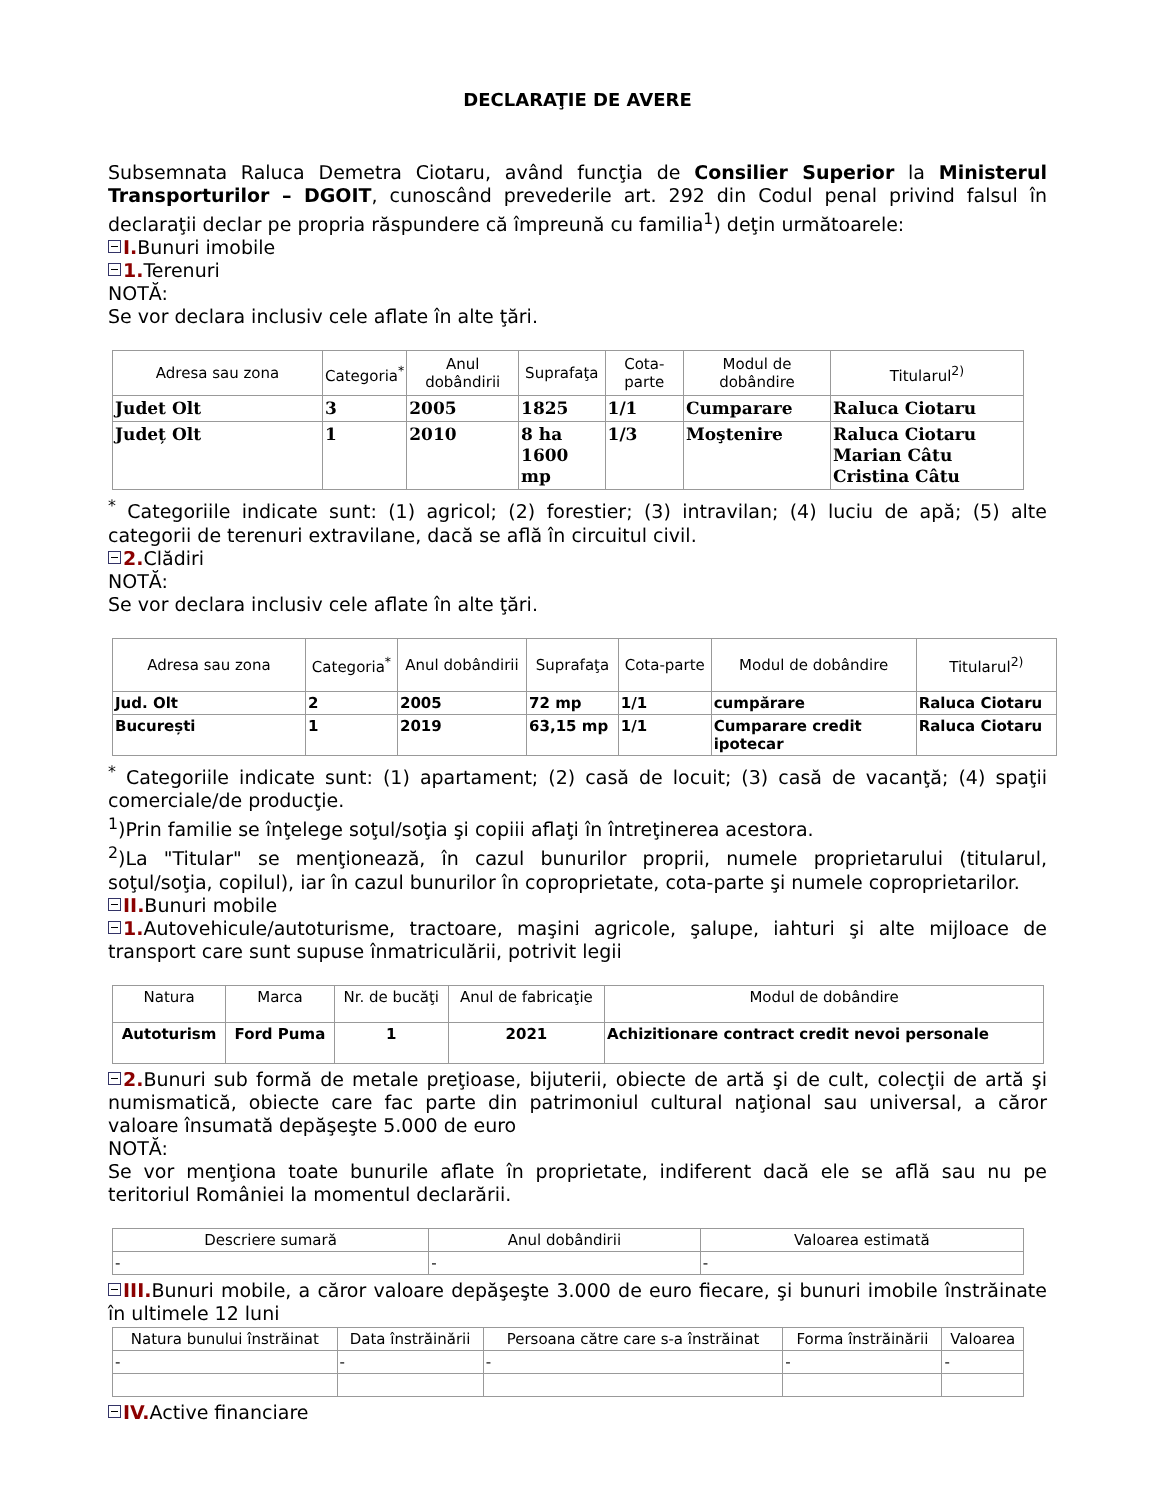DECLARAŢIE DE AVERE
Subsemnata Raluca Demetra Ciotaru, având funcţia de Consilier Superior la Ministerul Transporturilor – DGOIT, cunoscând prevederile art. 292 din Codul penal privind falsul în declaraţii declar pe propria răspundere că împreună cu familia<sup>1</sup>) deţin următoarele:
I. Bunuri imobile
1. Terenuri
NOTĂ:
Se vor declara inclusiv cele aflate în alte ţări.
| Adresa sau zona | Categoria<sup>*</sup> | Anul dobândirii | Suprafaţa | Cota-parte | Modul de dobândire | Titularul<sup>2)</sup> |
| --- | --- | --- | --- | --- | --- | --- |
| Judet Olt | 3 | 2005 | 1825 | 1/1 | Cumparare | Raluca Ciotaru |
| Județ Olt | 1 | 2010 | 8 ha 1600 mp | 1/3 | Moştenire | Raluca Ciotaru Marian Câtu Cristina Câtu |
<sup>*</sup> Categoriile indicate sunt: (1) agricol; (2) forestier; (3) intravilan; (4) luciu de apă; (5) alte categorii de terenuri extravilane, dacă se află în circuitul civil.
2. Clădiri
NOTĂ:
Se vor declara inclusiv cele aflate în alte ţări.
| Adresa sau zona | Categoria<sup>*</sup> | Anul dobândirii | Suprafaţa | Cota-parte | Modul de dobândire | Titularul<sup>2)</sup> |
| --- | --- | --- | --- | --- | --- | --- |
| Jud. Olt | 2 | 2005 | 72 mp | 1/1 | cumpărare | Raluca Ciotaru |
| București | 1 | 2019 | 63,15 mp | 1/1 | Cumparare credit ipotecar | Raluca Ciotaru |
<sup>*</sup> Categoriile indicate sunt: (1) apartament; (2) casă de locuit; (3) casă de vacanţă; (4) spaţii comerciale/de producţie.
<sup>1</sup>)Prin familie se înţelege soţul/soţia şi copiii aflaţi în întreţinerea acestora.
<sup>2</sup>)La "Titular" se menţionează, în cazul bunurilor proprii, numele proprietarului (titularul, soţul/soţia, copilul), iar în cazul bunurilor în coproprietate, cota-parte şi numele coproprietarilor.
II. Bunuri mobile
1. Autovehicule/autoturisme, tractoare, maşini agricole, şalupe, iahturi şi alte mijloace de transport care sunt supuse înmatriculării, potrivit legii
| Natura | Marca | Nr. de bucăţi | Anul de fabricaţie | Modul de dobândire |
| --- | --- | --- | --- | --- |
| Autoturism | Ford Puma | 1 | 2021 | Achizitionare contract credit nevoi personale |
2. Bunuri sub formă de metale preţioase, bijuterii, obiecte de artă şi de cult, colecţii de artă şi numismatică, obiecte care fac parte din patrimoniul cultural naţional sau universal, a căror valoare însumată depăşeşte 5.000 de euro
NOTĂ:
Se vor menţiona toate bunurile aflate în proprietate, indiferent dacă ele se află sau nu pe teritoriul României la momentul declarării.
| Descriere sumară | Anul dobândirii | Valoarea estimată |
| --- | --- | --- |
| - | - | - |
III. Bunuri mobile, a căror valoare depăşeşte 3.000 de euro fiecare, şi bunuri imobile înstrăinate în ultimele 12 luni
| Natura bunului înstrăinat | Data înstrăinării | Persoana către care s-a înstrăinat | Forma înstrăinării | Valoarea |
| --- | --- | --- | --- | --- |
| - | - | - | - | - |
IV. Active financiare